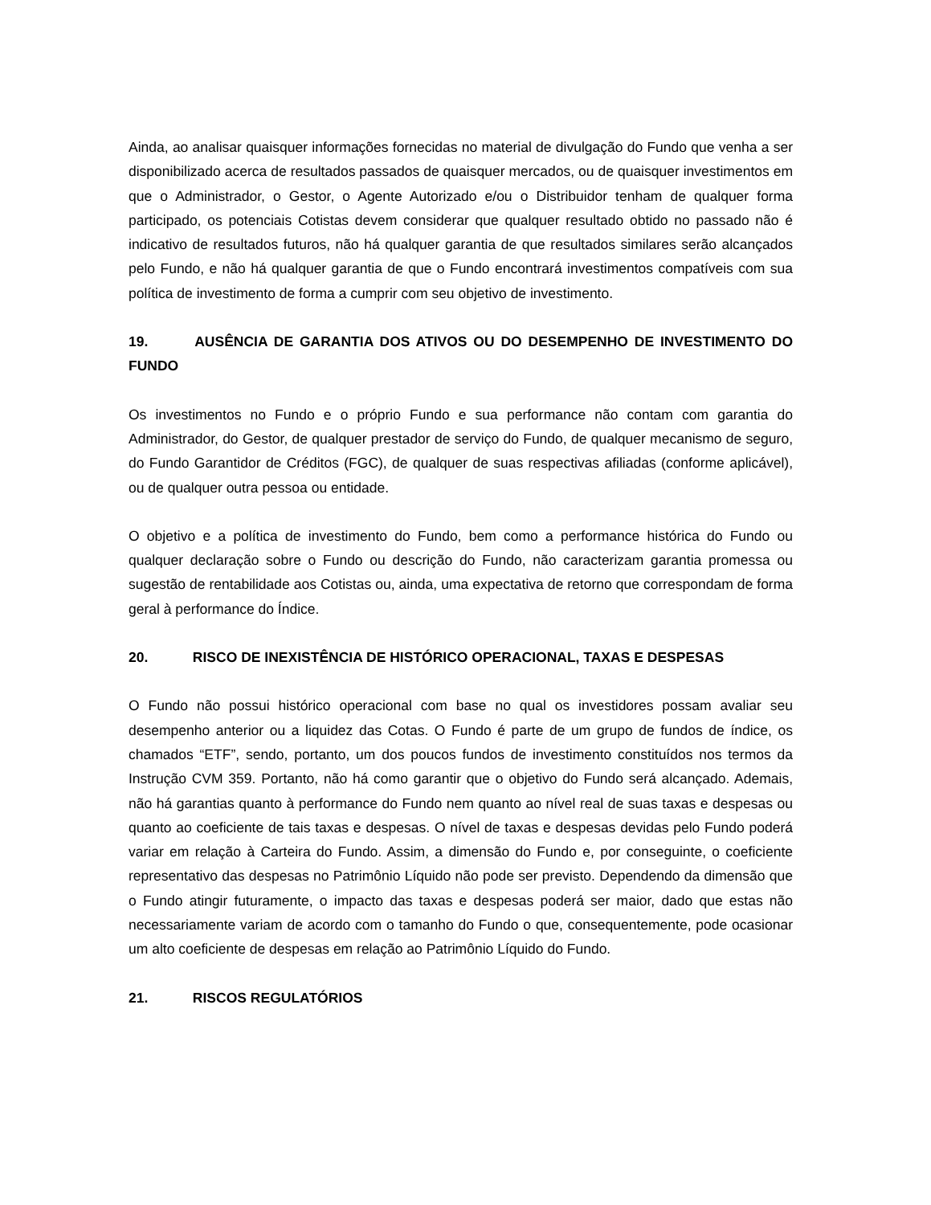Ainda, ao analisar quaisquer informações fornecidas no material de divulgação do Fundo que venha a ser disponibilizado acerca de resultados passados de quaisquer mercados, ou de quaisquer investimentos em que o Administrador, o Gestor, o Agente Autorizado e/ou o Distribuidor tenham de qualquer forma participado, os potenciais Cotistas devem considerar que qualquer resultado obtido no passado não é indicativo de resultados futuros, não há qualquer garantia de que resultados similares serão alcançados pelo Fundo, e não há qualquer garantia de que o Fundo encontrará investimentos compatíveis com sua política de investimento de forma a cumprir com seu objetivo de investimento.
19. AUSÊNCIA DE GARANTIA DOS ATIVOS OU DO DESEMPENHO DE INVESTIMENTO DO FUNDO
Os investimentos no Fundo e o próprio Fundo e sua performance não contam com garantia do Administrador, do Gestor, de qualquer prestador de serviço do Fundo, de qualquer mecanismo de seguro, do Fundo Garantidor de Créditos (FGC), de qualquer de suas respectivas afiliadas (conforme aplicável), ou de qualquer outra pessoa ou entidade.
O objetivo e a política de investimento do Fundo, bem como a performance histórica do Fundo ou qualquer declaração sobre o Fundo ou descrição do Fundo, não caracterizam garantia promessa ou sugestão de rentabilidade aos Cotistas ou, ainda, uma expectativa de retorno que correspondam de forma geral à performance do Índice.
20. RISCO DE INEXISTÊNCIA DE HISTÓRICO OPERACIONAL, TAXAS E DESPESAS
O Fundo não possui histórico operacional com base no qual os investidores possam avaliar seu desempenho anterior ou a liquidez das Cotas. O Fundo é parte de um grupo de fundos de índice, os chamados “ETF”, sendo, portanto, um dos poucos fundos de investimento constituídos nos termos da Instrução CVM 359. Portanto, não há como garantir que o objetivo do Fundo será alcançado. Ademais, não há garantias quanto à performance do Fundo nem quanto ao nível real de suas taxas e despesas ou quanto ao coeficiente de tais taxas e despesas. O nível de taxas e despesas devidas pelo Fundo poderá variar em relação à Carteira do Fundo. Assim, a dimensão do Fundo e, por conseguinte, o coeficiente representativo das despesas no Patrimônio Líquido não pode ser previsto. Dependendo da dimensão que o Fundo atingir futuramente, o impacto das taxas e despesas poderá ser maior, dado que estas não necessariamente variam de acordo com o tamanho do Fundo o que, consequentemente, pode ocasionar um alto coeficiente de despesas em relação ao Patrimônio Líquido do Fundo.
21. RISCOS REGULATÓRIOS